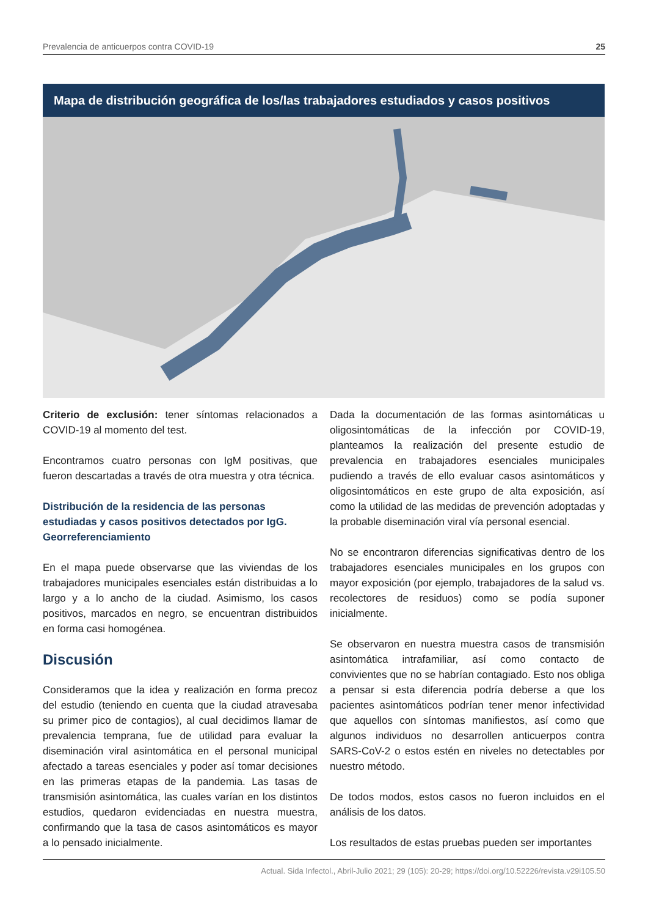Prevalencia de anticuerpos contra COVID-19 25
Mapa de distribución geográfica de los/las trabajadores estudiados y casos positivos
Criterio de exclusión: tener síntomas relacionados a COVID-19 al momento del test.
Encontramos cuatro personas con IgM positivas, que fueron descartadas a través de otra muestra y otra técnica.
Distribución de la residencia de las personas estudiadas y casos positivos detectados por IgG. Georreferenciamiento
En el mapa puede observarse que las viviendas de los trabajadores municipales esenciales están distribuidas a lo largo y a lo ancho de la ciudad. Asimismo, los casos positivos, marcados en negro, se encuentran distribuidos en forma casi homogénea.
Discusión
Consideramos que la idea y realización en forma precoz del estudio (teniendo en cuenta que la ciudad atravesaba su primer pico de contagios), al cual decidimos llamar de prevalencia temprana, fue de utilidad para evaluar la diseminación viral asintomática en el personal municipal afectado a tareas esenciales y poder así tomar decisiones en las primeras etapas de la pandemia. Las tasas de transmisión asintomática, las cuales varían en los distintos estudios, quedaron evidenciadas en nuestra muestra, confirmando que la tasa de casos asintomáticos es mayor a lo pensado inicialmente.
Dada la documentación de las formas asintomáticas u oligosintomáticas de la infección por COVID-19, planteamos la realización del presente estudio de prevalencia en trabajadores esenciales municipales pudiendo a través de ello evaluar casos asintomáticos y oligosintomáticos en este grupo de alta exposición, así como la utilidad de las medidas de prevención adoptadas y la probable diseminación viral vía personal esencial.
No se encontraron diferencias significativas dentro de los trabajadores esenciales municipales en los grupos con mayor exposición (por ejemplo, trabajadores de la salud vs. recolectores de residuos) como se podía suponer inicialmente.
Se observaron en nuestra muestra casos de transmisión asintomática intrafamiliar, así como contacto de convivientes que no se habrían contagiado. Esto nos obliga a pensar si esta diferencia podría deberse a que los pacientes asintomáticos podrían tener menor infectividad que aquellos con síntomas manifiestos, así como que algunos individuos no desarrollen anticuerpos contra SARS-CoV-2 o estos estén en niveles no detectables por nuestro método.
De todos modos, estos casos no fueron incluidos en el análisis de los datos.
Los resultados de estas pruebas pueden ser importantes
Actual. Sida Infectol., Abril-Julio 2021; 29 (105): 20-29; https://doi.org/10.52226/revista.v29i105.50